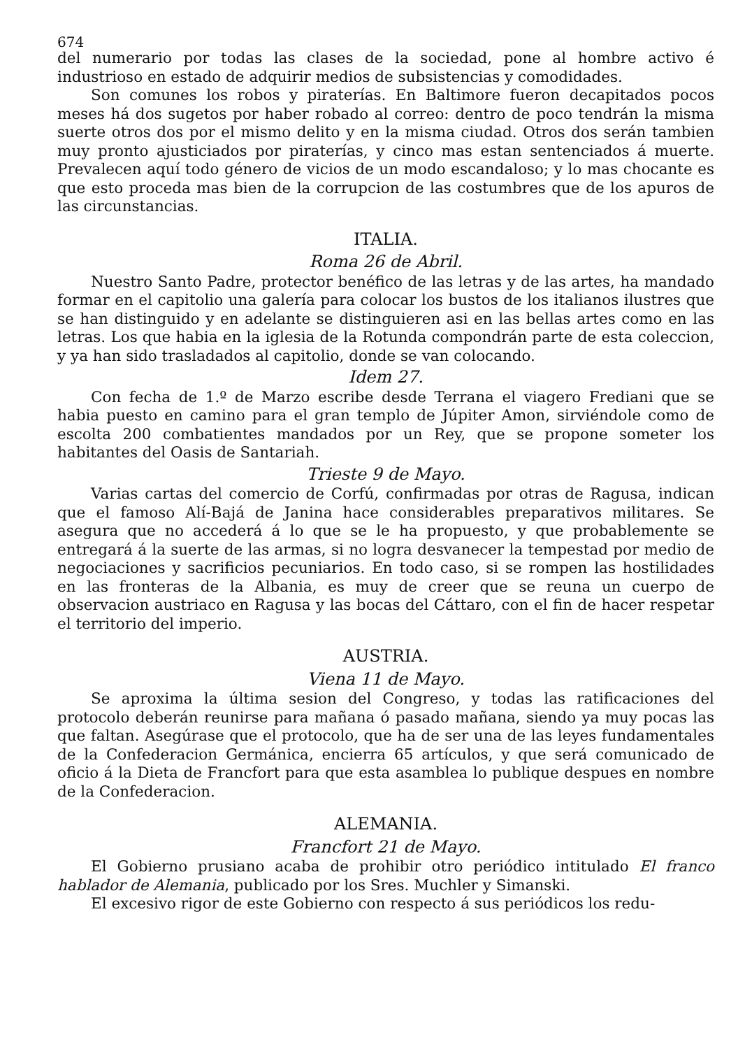674
del numerario por todas las clases de la sociedad, pone al hombre activo é industrioso en estado de adquirir medios de subsistencias y comodidades.
Son comunes los robos y piraterías. En Baltimore fueron decapitados pocos meses há dos sugetos por haber robado al correo: dentro de poco tendrán la misma suerte otros dos por el mismo delito y en la misma ciudad. Otros dos serán tambien muy pronto ajusticiados por piraterías, y cinco mas estan sentenciados á muerte. Prevalecen aquí todo género de vicios de un modo escandaloso; y lo mas chocante es que esto proceda mas bien de la corrupcion de las costumbres que de los apuros de las circunstancias.
ITALIA.
Roma 26 de Abril.
Nuestro Santo Padre, protector benéfico de las letras y de las artes, ha mandado formar en el capitolio una galería para colocar los bustos de los italianos ilustres que se han distinguido y en adelante se distinguieren asi en las bellas artes como en las letras. Los que habia en la iglesia de la Rotunda compondrán parte de esta coleccion, y ya han sido trasladados al capitolio, donde se van colocando.
Idem 27.
Con fecha de 1.º de Marzo escribe desde Terrana el viagero Frediani que se habia puesto en camino para el gran templo de Júpiter Amon, sirviéndole como de escolta 200 combatientes mandados por un Rey, que se propone someter los habitantes del Oasis de Santariah.
Trieste 9 de Mayo.
Varias cartas del comercio de Corfú, confirmadas por otras de Ragusa, indican que el famoso Alí-Bajá de Janina hace considerables preparativos militares. Se asegura que no accederá á lo que se le ha propuesto, y que probablemente se entregará á la suerte de las armas, si no logra desvanecer la tempestad por medio de negociaciones y sacrificios pecuniarios. En todo caso, si se rompen las hostilidades en las fronteras de la Albania, es muy de creer que se reuna un cuerpo de observacion austriaco en Ragusa y las bocas del Cáttaro, con el fin de hacer respetar el territorio del imperio.
AUSTRIA.
Viena 11 de Mayo.
Se aproxima la última sesion del Congreso, y todas las ratificaciones del protocolo deberán reunirse para mañana ó pasado mañana, siendo ya muy pocas las que faltan. Asegúrase que el protocolo, que ha de ser una de las leyes fundamentales de la Confederacion Germánica, encierra 65 artículos, y que será comunicado de oficio á la Dieta de Francfort para que esta asamblea lo publique despues en nombre de la Confederacion.
ALEMANIA.
Francfort 21 de Mayo.
El Gobierno prusiano acaba de prohibir otro periódico intitulado El franco hablador de Alemania, publicado por los Sres. Muchler y Simanski.
El excesivo rigor de este Gobierno con respecto á sus periódicos los redu-